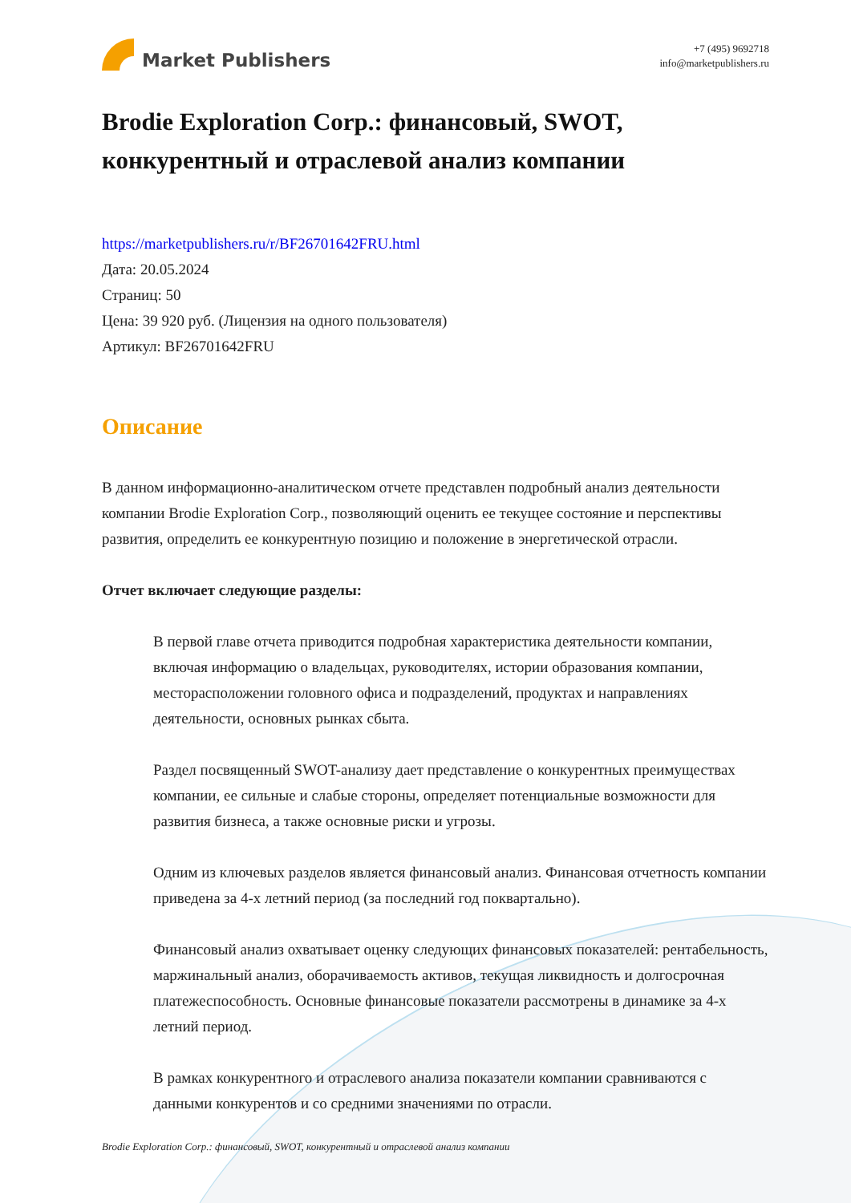Market Publishers
+7 (495) 9692718
info@marketpublishers.ru
Brodie Exploration Corp.: финансовый, SWOT, конкурентный и отраслевой анализ компании
https://marketpublishers.ru/r/BF26701642FRU.html
Дата: 20.05.2024
Страниц: 50
Цена: 39 920 руб. (Лицензия на одного пользователя)
Артикул: BF26701642FRU
Описание
В данном информационно-аналитическом отчете представлен подробный анализ деятельности компании Brodie Exploration Corp., позволяющий оценить ее текущее состояние и перспективы развития, определить ее конкурентную позицию и положение в энергетической отрасли.
Отчет включает следующие разделы:
В первой главе отчета приводится подробная характеристика деятельности компании, включая информацию о владельцах, руководителях, истории образования компании, месторасположении головного офиса и подразделений, продуктах и направлениях деятельности, основных рынках сбыта.
Раздел посвященный SWOT-анализу дает представление о конкурентных преимуществах компании, ее сильные и слабые стороны, определяет потенциальные возможности для развития бизнеса, а также основные риски и угрозы.
Одним из ключевых разделов является финансовый анализ. Финансовая отчетность компании приведена за 4-х летний период (за последний год поквартально).
Финансовый анализ охватывает оценку следующих финансовых показателей: рентабельность, маржинальный анализ, оборачиваемость активов, текущая ликвидность и долгосрочная платежеспособность. Основные финансовые показатели рассмотрены в динамике за 4-х летний период.
В рамках конкурентного и отраслевого анализа показатели компании сравниваются с данными конкурентов и со средними значениями по отрасли.
Brodie Exploration Corp.: финансовый, SWOT, конкурентный и отраслевой анализ компании